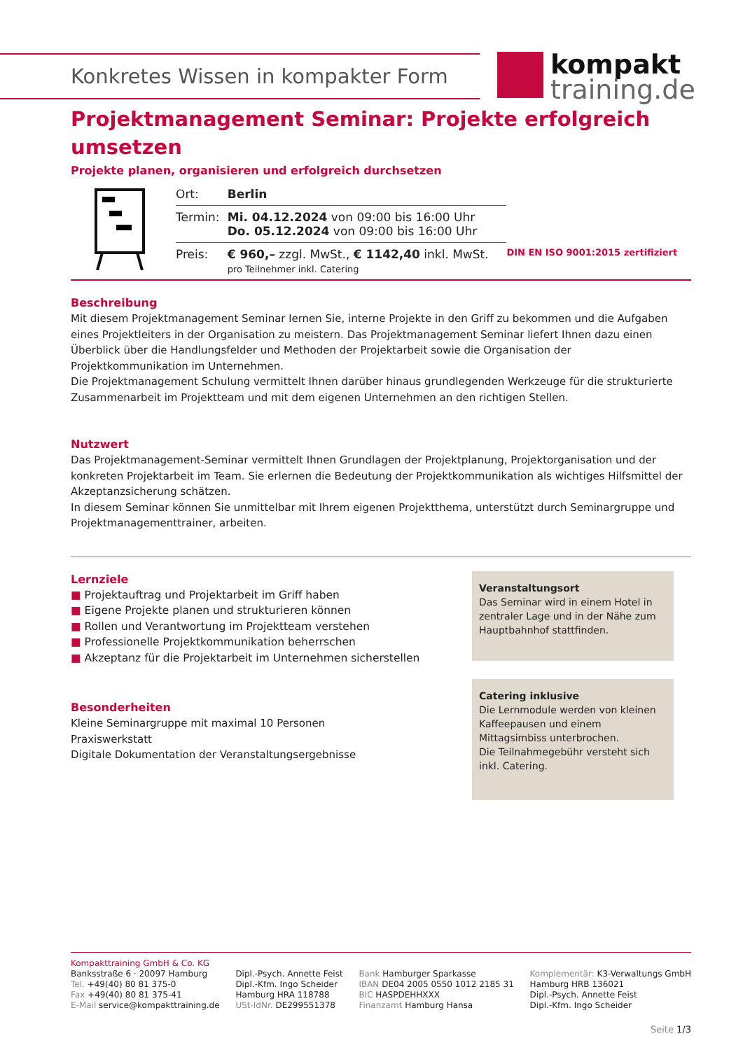Konkretes Wissen in kompakter Form
kompakt
training.de
Projektmanagement Seminar: Projekte erfolgreich umsetzen
Projekte planen, organisieren und erfolgreich durchsetzen
| Ort: | Berlin | |
| Termin: | Mi. 04.12.2024 von 09:00 bis 16:00 Uhr Do. 05.12.2024 von 09:00 bis 16:00 Uhr | |
| Preis: | € 960,– zzgl. MwSt., € 1142,40 inkl. MwSt. pro Teilnehmer inkl. Catering | DIN EN ISO 9001:2015 zertifiziert |
Beschreibung
Mit diesem Projektmanagement Seminar lernen Sie, interne Projekte in den Griff zu bekommen und die Aufgaben eines Projektleiters in der Organisation zu meistern. Das Projektmanagement Seminar liefert Ihnen dazu einen Überblick über die Handlungsfelder und Methoden der Projektarbeit sowie die Organisation der Projektkommunikation im Unternehmen.
Die Projektmanagement Schulung vermittelt Ihnen darüber hinaus grundlegenden Werkzeuge für die strukturierte Zusammenarbeit im Projektteam und mit dem eigenen Unternehmen an den richtigen Stellen.
Nutzwert
Das Projektmanagement-Seminar vermittelt Ihnen Grundlagen der Projektplanung, Projektorganisation und der konkreten Projektarbeit im Team. Sie erlernen die Bedeutung der Projektkommunikation als wichtiges Hilfsmittel der Akzeptanzsicherung schätzen.
In diesem Seminar können Sie unmittelbar mit Ihrem eigenen Projektthema, unterstützt durch Seminargruppe und Projektmanagementtrainer, arbeiten.
Lernziele
■ Projektauftrag und Projektarbeit im Griff haben
■ Eigene Projekte planen und strukturieren können
■ Rollen und Verantwortung im Projektteam verstehen
■ Professionelle Projektkommunikation beherrschen
■ Akzeptanz für die Projektarbeit im Unternehmen sicherstellen
Besonderheiten
Kleine Seminargruppe mit maximal 10 Personen
Praxiswerkstatt
Digitale Dokumentation der Veranstaltungsergebnisse
Veranstaltungsort
Das Seminar wird in einem Hotel in zentraler Lage und in der Nähe zum Hauptbahnhof stattfinden.
Catering inklusive
Die Lernmodule werden von kleinen Kaffeepausen und einem Mittagsimbiss unterbrochen.
Die Teilnahmegebühr versteht sich inkl. Catering.
Kompakttraining GmbH & Co. KG
Banksstraße 6 · 20097 Hamburg
Tel. +49(40) 80 81 375-0
Fax +49(40) 80 81 375-41
E-Mail service@kompakttraining.de
Dipl.-Psych. Annette Feist
Dipl.-Kfm. Ingo Scheider
Hamburg HRA 118788
USt-IdNr. DE299551378
Bank Hamburger Sparkasse
IBAN DE04 2005 0550 1012 2185 31
BIC HASPDEHHXXX
Finanzamt Hamburg Hansa
Komplementär: K3-Verwaltungs GmbH
Hamburg HRB 136021
Dipl.-Psych. Annette Feist
Dipl.-Kfm. Ingo Scheider
Seite 1/3